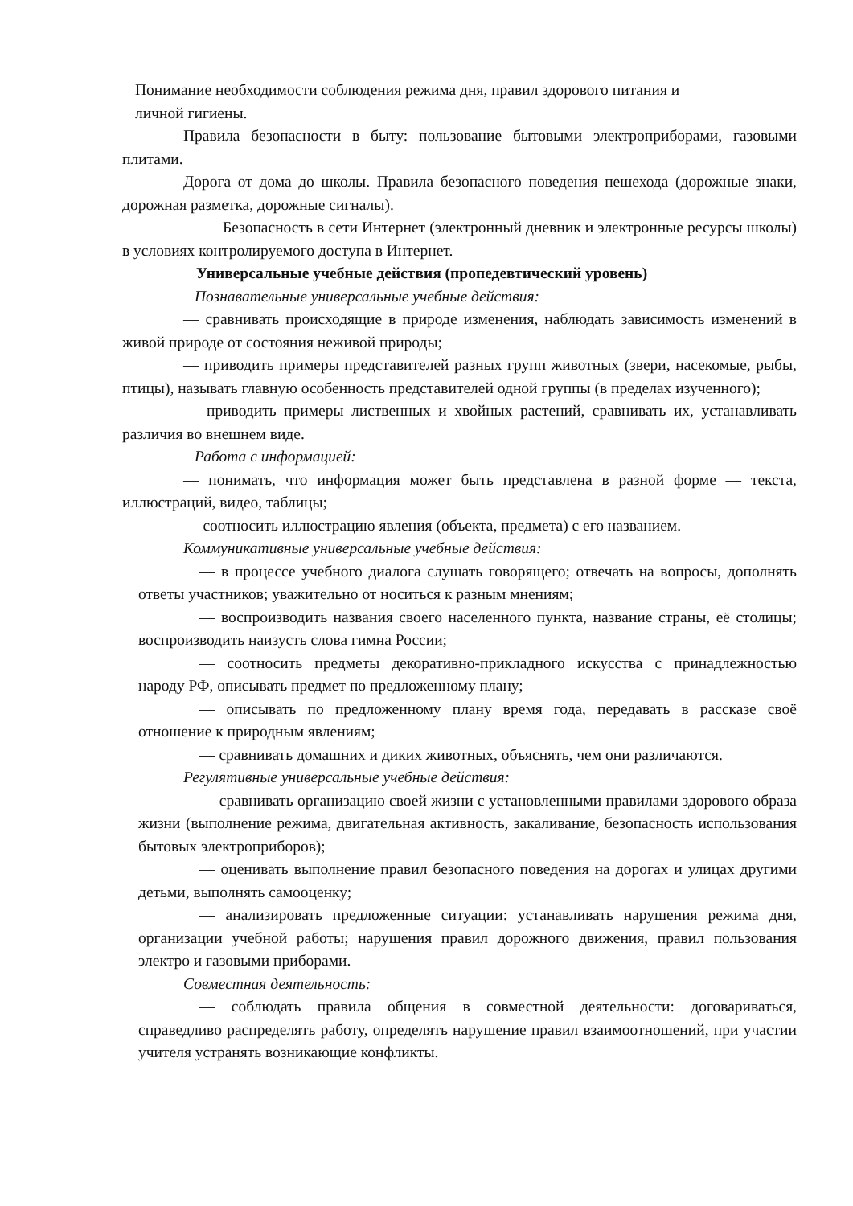Понимание необходимости соблюдения режима дня, правил здорового питания и
личной гигиены.
Правила безопасности в быту: пользование бытовыми электроприборами, газовыми плитами.
Дорога от дома до школы. Правила безопасного поведения пешехода (дорожные знаки, дорожная разметка, дорожные сигналы).
Безопасность в сети Интернет (электронный дневник и электронные ресурсы школы) в условиях контролируемого доступа в Интернет.
Универсальные учебные действия (пропедевтический уровень)
Познавательные универсальные учебные действия:
— сравнивать происходящие в природе изменения, наблюдать зависимость изменений в живой природе от состояния неживой природы;
— приводить примеры представителей разных групп животных (звери, насекомые, рыбы, птицы), называть главную особенность представителей одной группы (в пределах изученного);
— приводить примеры лиственных и хвойных растений, сравнивать их, устанавливать различия во внешнем виде.
Работа с информацией:
— понимать, что информация может быть представлена в разной форме — текста, иллюстраций, видео, таблицы;
— соотносить иллюстрацию явления (объекта, предмета) с его названием.
Коммуникативные универсальные учебные действия:
— в процессе учебного диалога слушать говорящего; отвечать на вопросы, дополнять ответы участников; уважительно от носиться к разным мнениям;
— воспроизводить названия своего населенного пункта, название страны, её столицы; воспроизводить наизусть слова гимна России;
— соотносить предметы декоративно-прикладного искусства с принадлежностью народу РФ, описывать предмет по предложенному плану;
— описывать по предложенному плану время года, передавать в рассказе своё отношение к природным явлениям;
— сравнивать домашних и диких животных, объяснять, чем они различаются.
Регулятивные универсальные учебные действия:
— сравнивать организацию своей жизни с установленными правилами здорового образа жизни (выполнение режима, двигательная активность, закаливание, безопасность использования бытовых электроприборов);
— оценивать выполнение правил безопасного поведения на дорогах и улицах другими детьми, выполнять самооценку;
— анализировать предложенные ситуации: устанавливать нарушения режима дня, организации учебной работы; нарушения правил дорожного движения, правил пользования электро и газовыми приборами.
Совместная деятельность:
— соблюдать правила общения в совместной деятельности: договариваться, справедливо распределять работу, определять нарушение правил взаимоотношений, при участии учителя устранять возникающие конфликты.